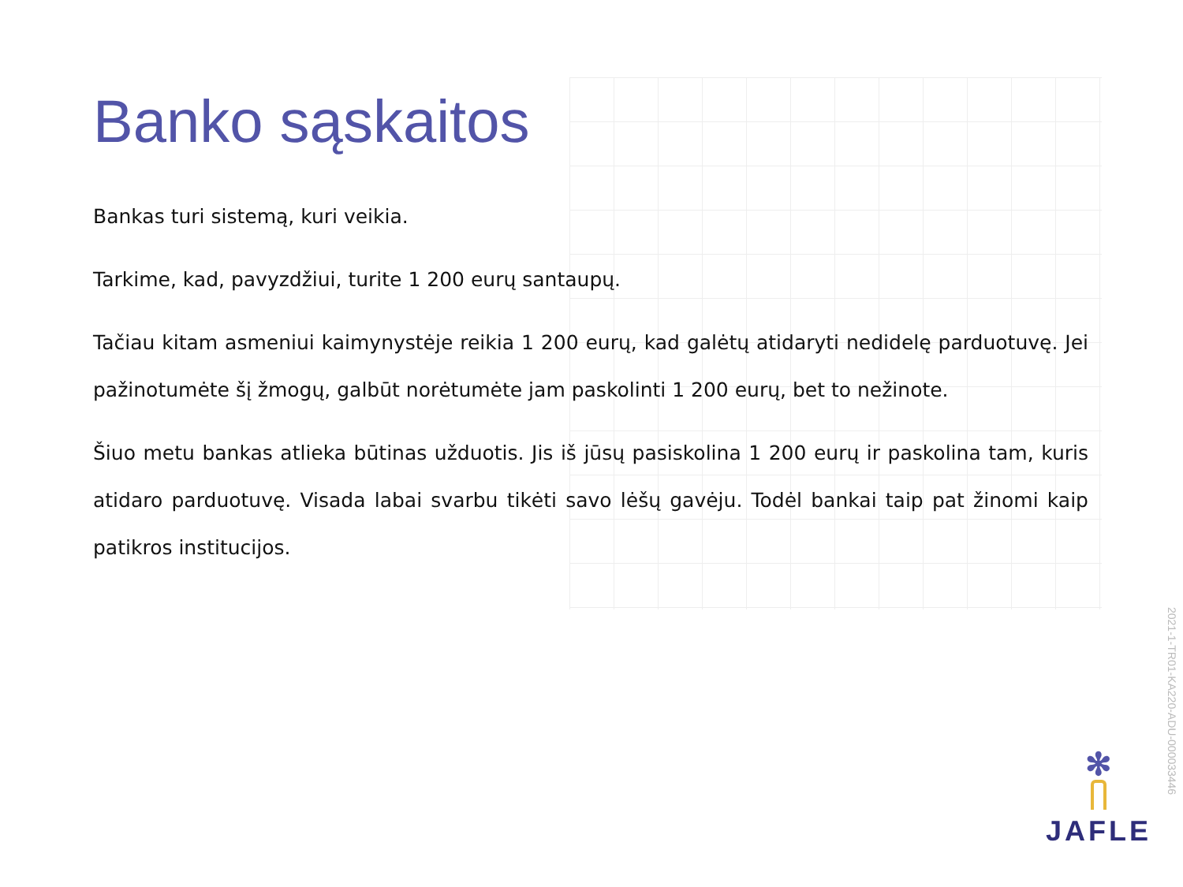Banko sąskaitos
Bankas turi sistemą, kuri veikia.
Tarkime, kad, pavyzdžiui, turite 1 200 eurų santaupų.
Tačiau kitam asmeniui kaimynystėje reikia 1 200 eurų, kad galėtų atidaryti nedidelę parduotuvę. Jei pažinotumėte šį žmogų, galbūt norėtumėte jam paskolinti 1 200 eurų, bet to nežinote.
Šiuo metu bankas atlieka būtinas užduotis. Jis iš jūsų pasiskolina 1 200 eurų ir paskolina tam, kuris atidaro parduotuvę. Visada labai svarbu tikėti savo lėšų gavėju. Todėl bankai taip pat žinomi kaip patikros institucijos.
2021-1-TR01-KA220-ADU-000033446
✻
JAFLE